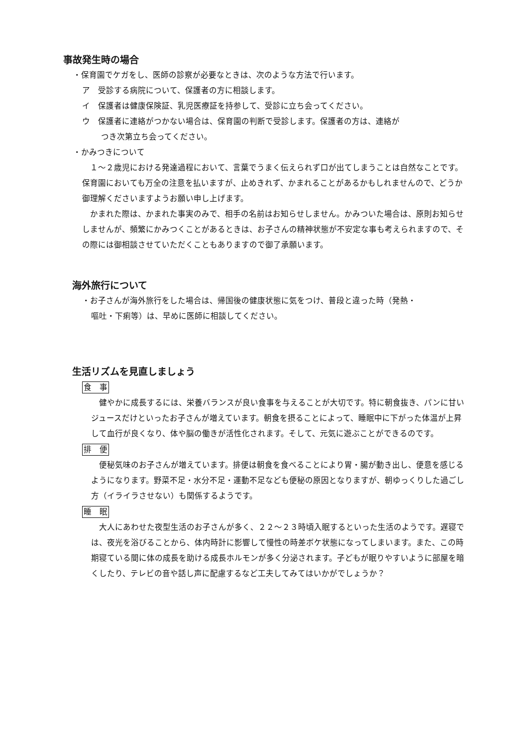事故発生時の場合
・保育園でケガをし、医師の診察が必要なときは、次のような方法で行います。
ア　受診する病院について、保護者の方に相談します。
イ　保護者は健康保険証、乳児医療証を持参して、受診に立ち会ってください。
ウ　保護者に連絡がつかない場合は、保育園の判断で受診します。保護者の方は、連絡が
つき次第立ち会ってください。
・かみつきについて
　１～２歳児における発達過程において、言葉でうまく伝えられず口が出てしまうことは自然なことです。保育園においても万全の注意を払いますが、止めきれず、かまれることがあるかもしれませんので、どうか御理解くださいますようお願い申し上げます。
　かまれた際は、かまれた事実のみで、相手の名前はお知らせしません。かみついた場合は、原則お知らせしませんが、頻繁にかみつくことがあるときは、お子さんの精神状態が不安定な事も考えられますので、その際には御相談させていただくこともありますので御了承願います。
海外旅行について
・お子さんが海外旅行をした場合は、帰国後の健康状態に気をつけ、普段と違った時（発熱・
嘔吐・下痢等）は、早めに医師に相談してください。
生活リズムを見直しましょう
食　事
　健やかに成長するには、栄養バランスが良い食事を与えることが大切です。特に朝食抜き、パンに甘いジュースだけといったお子さんが増えています。朝食を摂ることによって、睡眠中に下がった体温が上昇して血行が良くなり、体や脳の働きが活性化されます。そして、元気に遊ぶことができるのです。
排　便
　便秘気味のお子さんが増えています。排便は朝食を食べることにより胃・腸が動き出し、便意を感じるようになります。野菜不足・水分不足・運動不足なども便秘の原因となりますが、朝ゆっくりした過ごし方（イライラさせない）も関係するようです。
睡　眠
　大人にあわせた夜型生活のお子さんが多く、２２～２３時頃入眠するといった生活のようです。遅寝では、夜光を浴びることから、体内時計に影響して慢性の時差ボケ状態になってしまいます。また、この時期寝ている間に体の成長を助ける成長ホルモンが多く分泌されます。子どもが眠りやすいように部屋を暗くしたり、テレビの音や話し声に配慮するなど工夫してみてはいかがでしょうか？